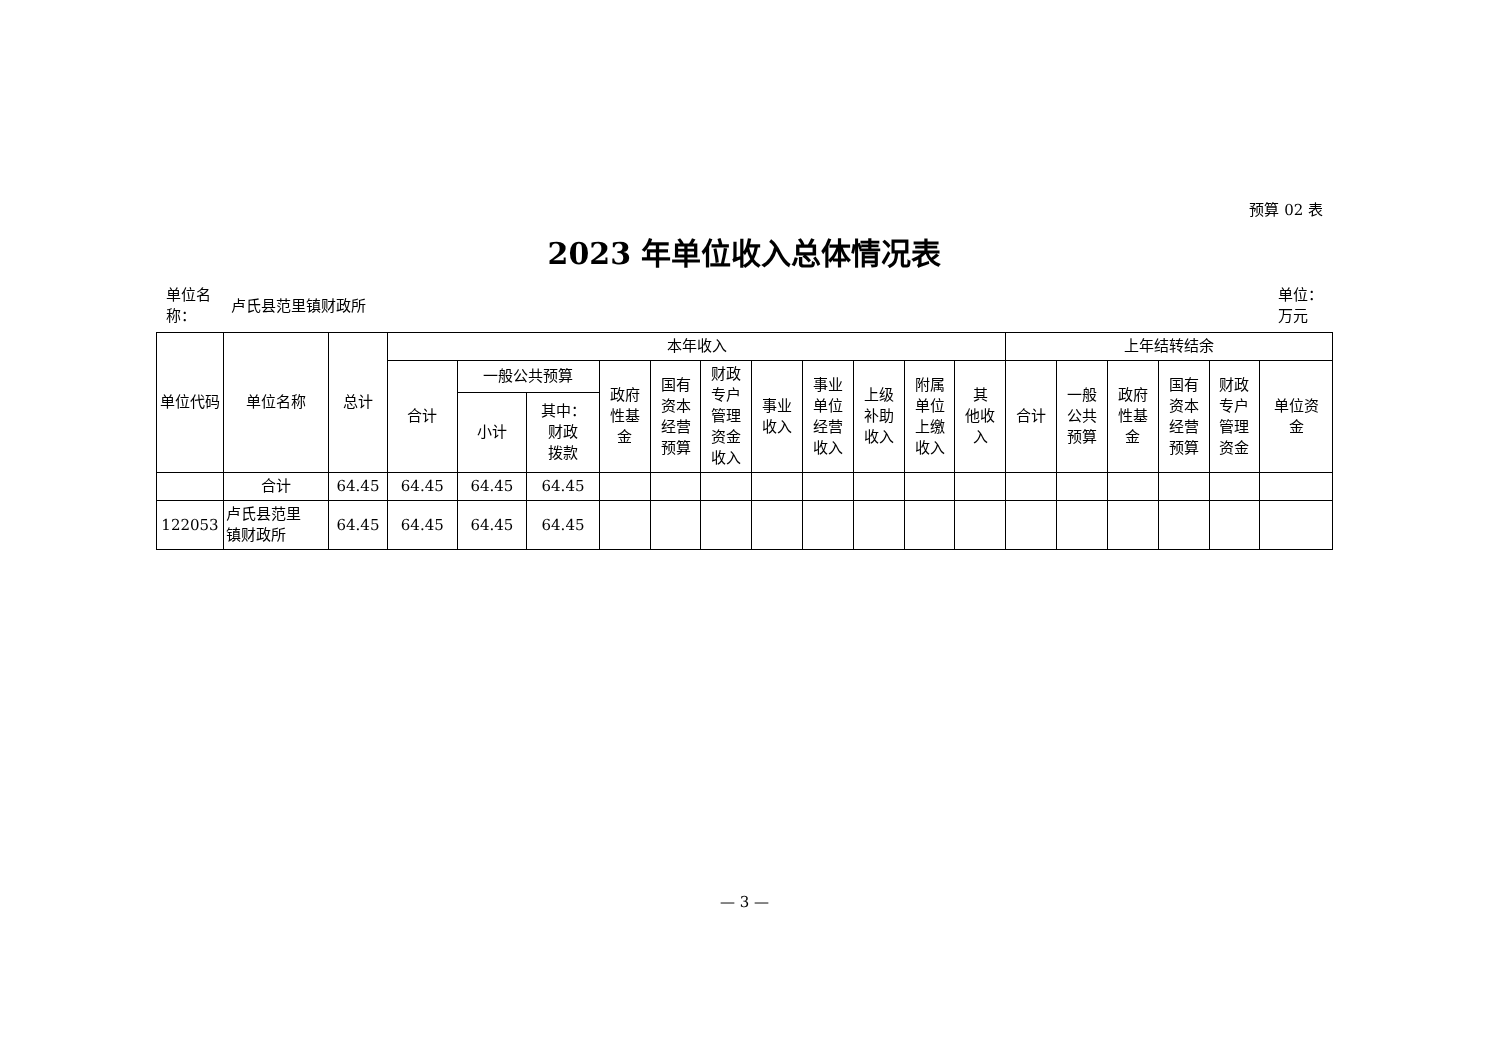预算 02 表
2023 年单位收入总体情况表
单位名
称： 卢氏县范里镇财政所
单位：
万元
| 单位代码 | 单位名称 | 总计 | 本年收入 | | | | | | | | | | | 上年结转结余 | | | | | |
| --- | --- | --- | --- | --- | --- | --- | --- | --- | --- | --- | --- | --- | --- | --- | --- | --- | --- | --- | --- |
| | | | 合计 | 一般公共预算 | | 政府 性基 金 | 国有 资本 经营 预算 | 财政 专户 管理 资金 收入 | 事业 收入 | 事业 单位 经营 收入 | 上级 补助 收入 | 附属 单位 上缴 收入 | 其 他收 入 | 合计 | 一般 公共 预算 | 政府 性基 金 | 国有 资本 经营 预算 | 财政 专户 管理 资金 | 单位资 金 |
| | | | | 小计 | 其中： 财政 拨款 | | | | | | | | | | | | | | |
| | 合计 | 64.45 | 64.45 | 64.45 | 64.45 | | | | | | | | | | | | | | |
| 122053 | 卢氏县范里 镇财政所 | 64.45 | 64.45 | 64.45 | 64.45 | | | | | | | | | | | | | | |
— 3 —